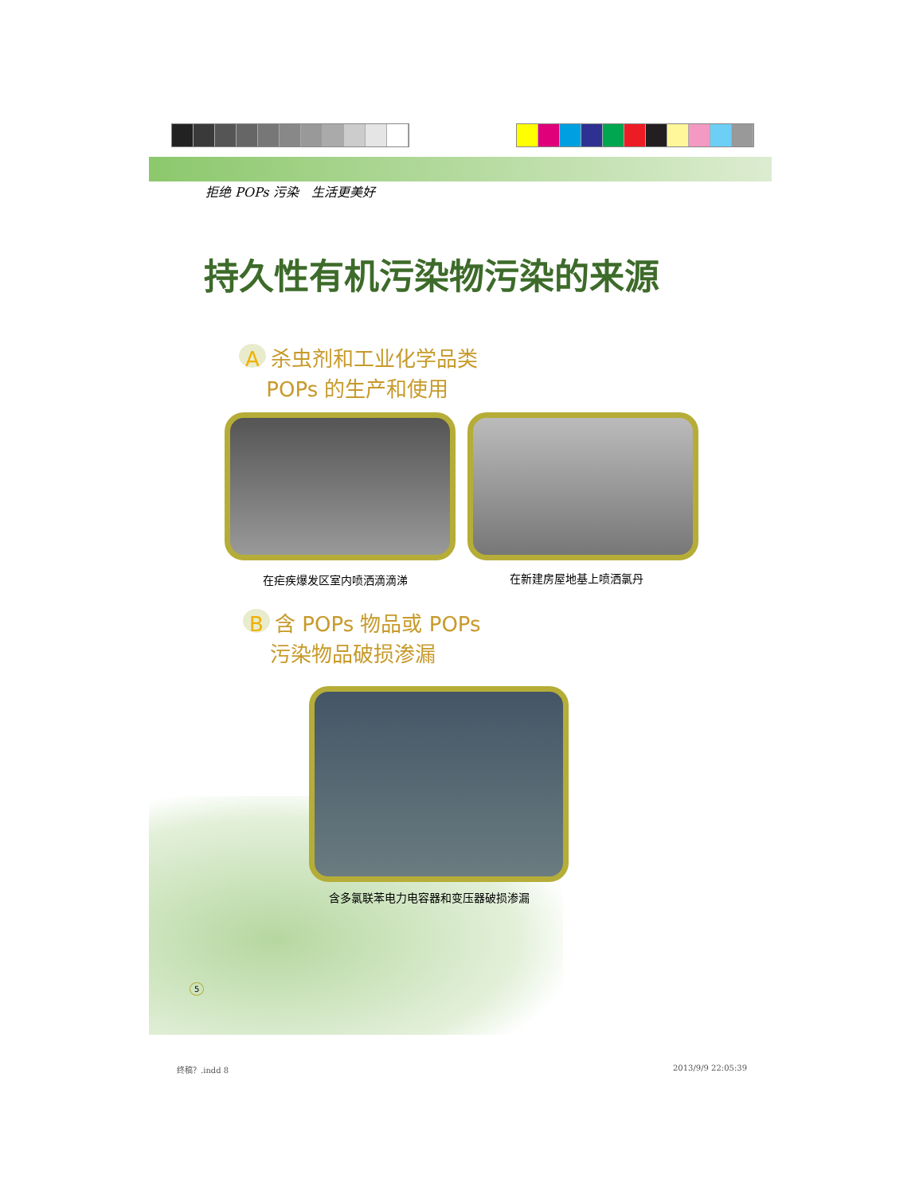拒绝 POPs 污染　生活更美好
持久性有机污染物污染的来源
A杀虫剂和工业化学品类
　 POPs 的生产和使用
在疟疾爆发区室内喷洒滴滴涕 在新建房屋地基上喷洒氯丹
B含 POPs 物品或 POPs
　 污染物品破损渗漏
含多氯联苯电力电容器和变压器破损渗漏
5
终稿？.indd 8 2013/9/9 22:05:39